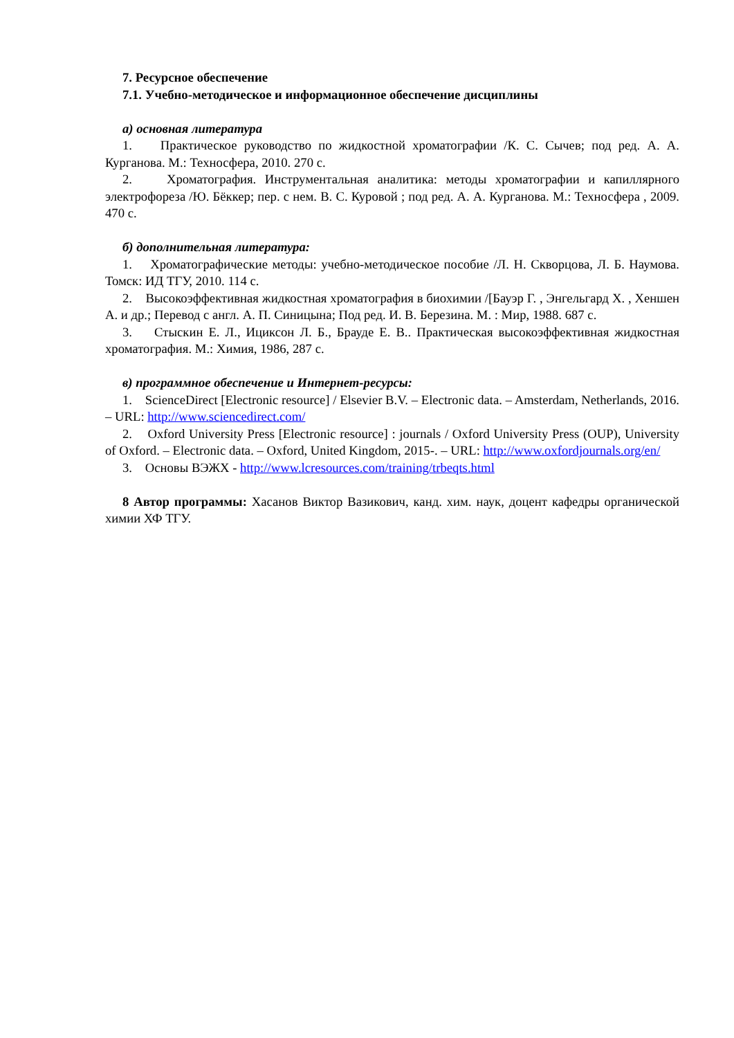7. Ресурсное обеспечение
7.1. Учебно-методическое и информационное обеспечение дисциплины
а) основная литература
1. Практическое руководство по жидкостной хроматографии /К. С. Сычев; под ред. А. А. Курганова. М.: Техносфера, 2010. 270 с.
2. Хроматография. Инструментальная аналитика: методы хроматографии и капиллярного электрофореза /Ю. Бёккер; пер. с нем. В. С. Куровой ; под ред. А. А. Курганова. М.: Техносфера , 2009. 470 с.
б) дополнительная литература:
1. Хроматографические методы: учебно-методическое пособие /Л. Н. Скворцова, Л. Б. Наумова. Томск: ИД ТГУ, 2010. 114 с.
2. Высокоэффективная жидкостная хроматография в биохимии /[Бауэр Г. , Энгельгард Х. , Хеншен А. и др.; Перевод с англ. А. П. Синицына; Под ред. И. В. Березина. М. : Мир, 1988. 687 с.
3. Стыскин Е. Л., Ициксон Л. Б., Брауде Е. В.. Практическая высокоэффективная жидкостная хроматография. М.: Химия, 1986, 287 с.
в) программное обеспечение и Интернет-ресурсы:
1. ScienceDirect [Electronic resource] / Elsevier B.V. – Electronic data. – Amsterdam, Netherlands, 2016. – URL: http://www.sciencedirect.com/
2. Oxford University Press [Electronic resource] : journals / Oxford University Press (OUP), University of Oxford. – Electronic data. – Oxford, United Kingdom, 2015-. – URL: http://www.oxfordjournals.org/en/
3. Основы ВЭЖХ - http://www.lcresources.com/training/trbeqts.html
8 Автор программы: Хасанов Виктор Вазикович, канд. хим. наук, доцент кафедры органической химии ХФ ТГУ.